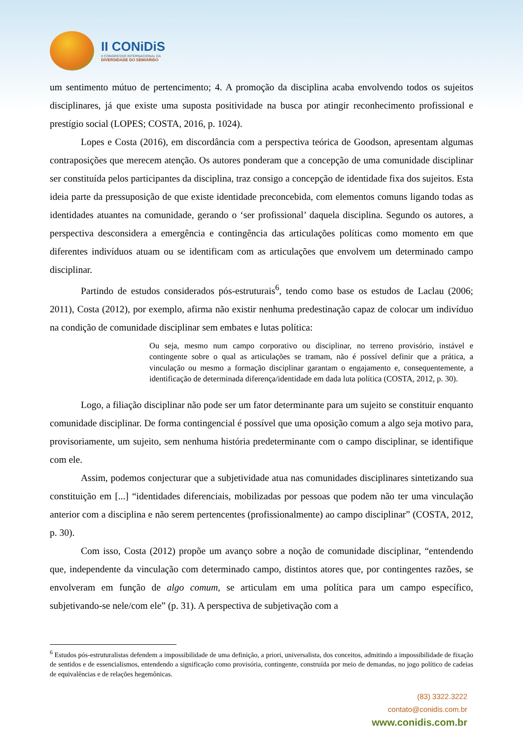II CONiDiS
II CONGRESSO INTERNACIONAL DA
DIVERSIDADE DO SEMIÁRIDO
um sentimento mútuo de pertencimento; 4. A promoção da disciplina acaba envolvendo todos os sujeitos disciplinares, já que existe uma suposta positividade na busca por atingir reconhecimento profissional e prestígio social (LOPES; COSTA, 2016, p. 1024).
Lopes e Costa (2016), em discordância com a perspectiva teórica de Goodson, apresentam algumas contraposições que merecem atenção. Os autores ponderam que a concepção de uma comunidade disciplinar ser constituída pelos participantes da disciplina, traz consigo a concepção de identidade fixa dos sujeitos. Esta ideia parte da pressuposição de que existe identidade preconcebida, com elementos comuns ligando todas as identidades atuantes na comunidade, gerando o ‘ser profissional’ daquela disciplina. Segundo os autores, a perspectiva desconsidera a emergência e contingência das articulações políticas como momento em que diferentes indivíduos atuam ou se identificam com as articulações que envolvem um determinado campo disciplinar.
Partindo de estudos considerados pós-estruturais<sup>6</sup>, tendo como base os estudos de Laclau (2006; 2011), Costa (2012), por exemplo, afirma não existir nenhuma predestinação capaz de colocar um indivíduo na condição de comunidade disciplinar sem embates e lutas política:
Ou seja, mesmo num campo corporativo ou disciplinar, no terreno provisório, instável e contingente sobre o qual as articulações se tramam, não é possível definir que a prática, a vinculação ou mesmo a formação disciplinar garantam o engajamento e, consequentemente, a identificação de determinada diferença/identidade em dada luta política (COSTA, 2012, p. 30).
Logo, a filiação disciplinar não pode ser um fator determinante para um sujeito se constituir enquanto comunidade disciplinar. De forma contingencial é possível que uma oposição comum a algo seja motivo para, provisoriamente, um sujeito, sem nenhuma história predeterminante com o campo disciplinar, se identifique com ele.
Assim, podemos conjecturar que a subjetividade atua nas comunidades disciplinares sintetizando sua constituição em [...] “identidades diferenciais, mobilizadas por pessoas que podem não ter uma vinculação anterior com a disciplina e não serem pertencentes (profissionalmente) ao campo disciplinar” (COSTA, 2012, p. 30).
Com isso, Costa (2012) propõe um avanço sobre a noção de comunidade disciplinar, “entendendo que, independente da vinculação com determinado campo, distintos atores que, por contingentes razões, se envolveram em função de algo comum, se articulam em uma política para um campo específico, subjetivando-se nele/com ele” (p. 31). A perspectiva de subjetivação com a
<sup>6</sup> Estudos pós-estruturalistas defendem a impossibilidade de uma definição, a priori, universalista, dos conceitos, admitindo a impossibilidade de fixação de sentidos e de essencialismos, entendendo a significação como provisória, contingente, construída por meio de demandas, no jogo político de cadeias de equivalências e de relações hegemônicas.
(83) 3322.3222
contato@conidis.com.br
www.conidis.com.br